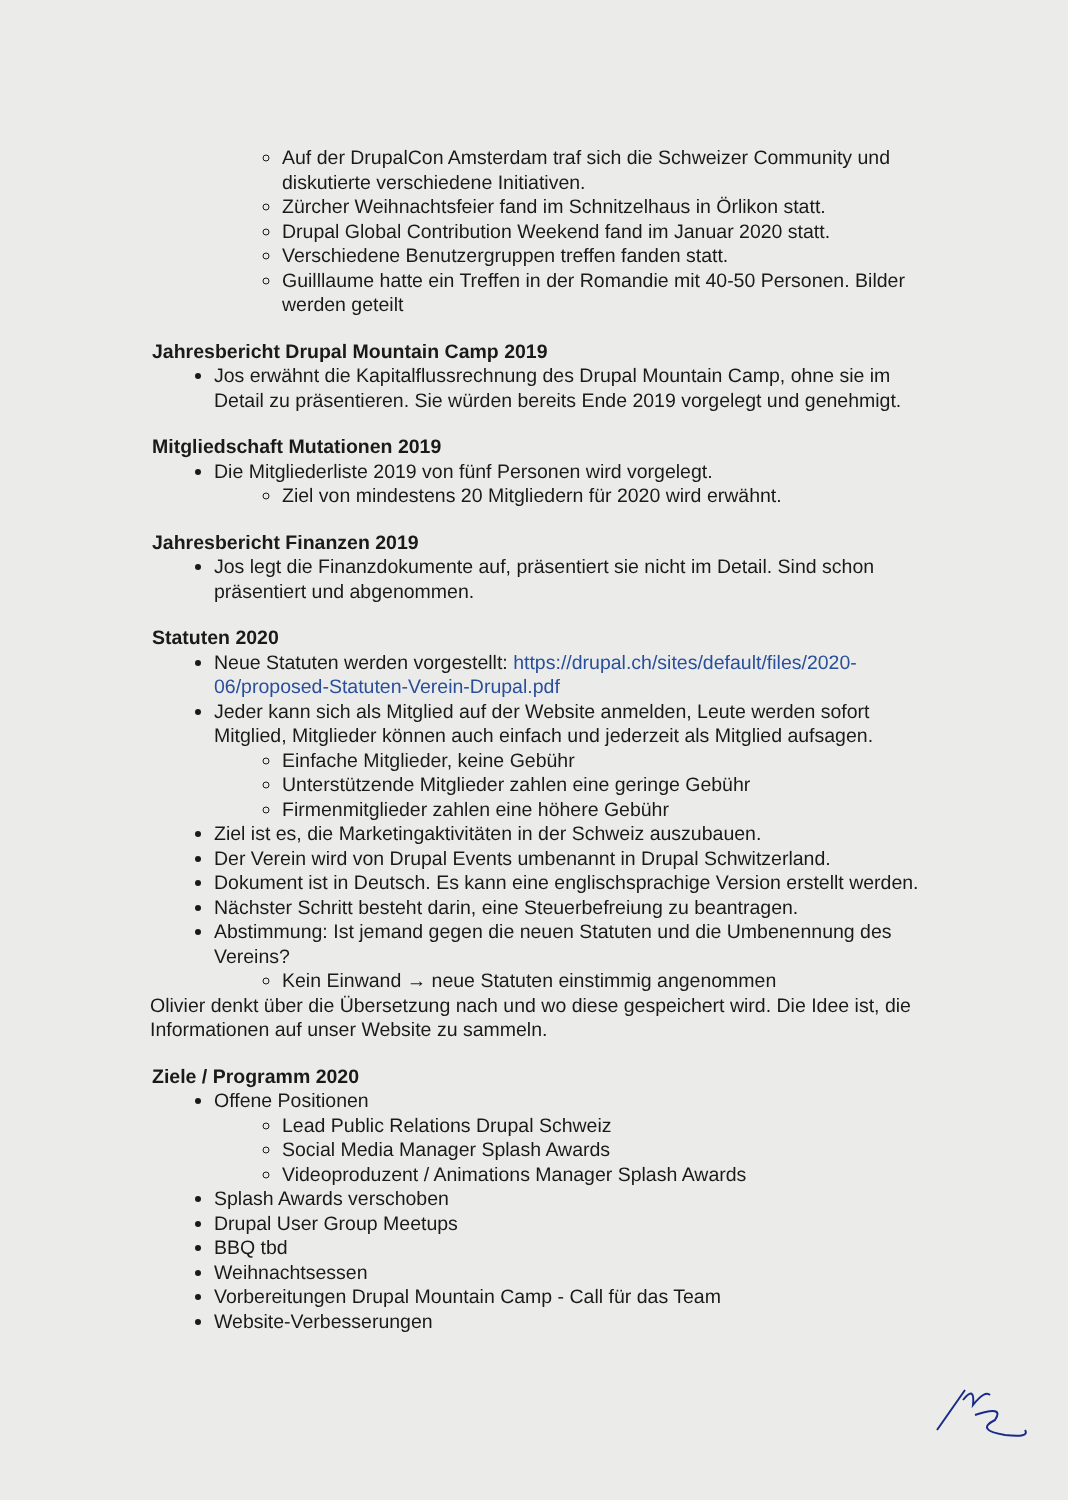Auf der DrupalCon Amsterdam traf sich die Schweizer Community und diskutierte verschiedene Initiativen.
Zürcher Weihnachtsfeier fand im Schnitzelhaus in Örlikon statt.
Drupal Global Contribution Weekend fand im Januar 2020 statt.
Verschiedene Benutzergruppen treffen fanden statt.
Guilllaume hatte ein Treffen in der Romandie mit 40-50 Personen. Bilder werden geteilt
Jahresbericht Drupal Mountain Camp 2019
Jos erwähnt die Kapitalflussrechnung des Drupal Mountain Camp, ohne sie im Detail zu präsentieren. Sie würden bereits Ende 2019 vorgelegt und genehmigt.
Mitgliedschaft Mutationen 2019
Die Mitgliederliste 2019 von fünf Personen wird vorgelegt.
Ziel von mindestens 20 Mitgliedern für 2020 wird erwähnt.
Jahresbericht Finanzen 2019
Jos legt die Finanzdokumente auf, präsentiert sie nicht im Detail. Sind schon präsentiert und abgenommen.
Statuten 2020
Neue Statuten werden vorgestellt: https://drupal.ch/sites/default/files/2020-06/proposed-Statuten-Verein-Drupal.pdf
Jeder kann sich als Mitglied auf der Website anmelden, Leute werden sofort Mitglied, Mitglieder können auch einfach und jederzeit als Mitglied aufsagen.
Einfache Mitglieder, keine Gebühr
Unterstützende Mitglieder zahlen eine geringe Gebühr
Firmenmitglieder zahlen eine höhere Gebühr
Ziel ist es, die Marketingaktivitäten in der Schweiz auszubauen.
Der Verein wird von Drupal Events umbenannt in Drupal Schwitzerland.
Dokument ist in Deutsch. Es kann eine englischsprachige Version erstellt werden.
Nächster Schritt besteht darin, eine Steuerbefreiung zu beantragen.
Abstimmung: Ist jemand gegen die neuen Statuten und die Umbenennung des Vereins?
Kein Einwand → neue Statuten einstimmig angenommen
Olivier denkt über die Übersetzung nach und wo diese gespeichert wird. Die Idee ist, die Informationen auf unser Website zu sammeln.
Ziele / Programm 2020
Offene Positionen
Lead Public Relations Drupal Schweiz
Social Media Manager Splash Awards
Videoproduzent / Animations Manager Splash Awards
Splash Awards verschoben
Drupal User Group Meetups
BBQ tbd
Weihnachtsessen
Vorbereitungen Drupal Mountain Camp - Call für das Team
Website-Verbesserungen